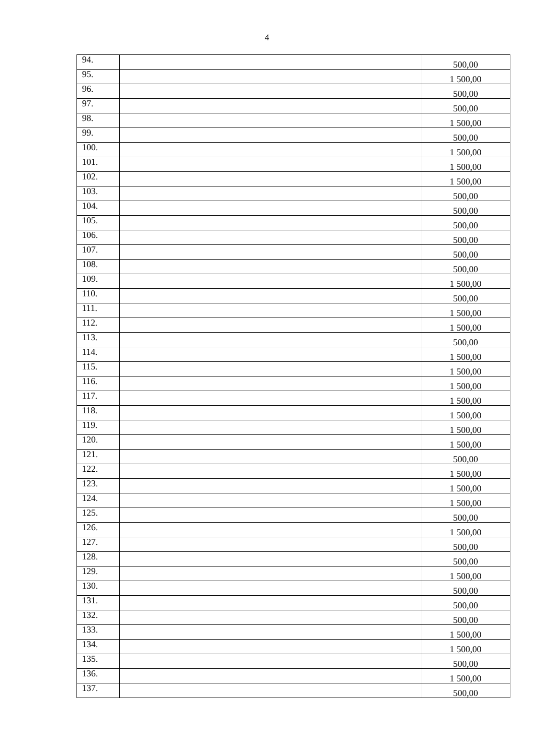4
| 94. | | 500,00 |
| 95. | | 1 500,00 |
| 96. | | 500,00 |
| 97. | | 500,00 |
| 98. | | 1 500,00 |
| 99. | | 500,00 |
| 100. | | 1 500,00 |
| 101. | | 1 500,00 |
| 102. | | 1 500,00 |
| 103. | | 500,00 |
| 104. | | 500,00 |
| 105. | | 500,00 |
| 106. | | 500,00 |
| 107. | | 500,00 |
| 108. | | 500,00 |
| 109. | | 1 500,00 |
| 110. | | 500,00 |
| 111. | | 1 500,00 |
| 112. | | 1 500,00 |
| 113. | | 500,00 |
| 114. | | 1 500,00 |
| 115. | | 1 500,00 |
| 116. | | 1 500,00 |
| 117. | | 1 500,00 |
| 118. | | 1 500,00 |
| 119. | | 1 500,00 |
| 120. | | 1 500,00 |
| 121. | | 500,00 |
| 122. | | 1 500,00 |
| 123. | | 1 500,00 |
| 124. | | 1 500,00 |
| 125. | | 500,00 |
| 126. | | 1 500,00 |
| 127. | | 500,00 |
| 128. | | 500,00 |
| 129. | | 1 500,00 |
| 130. | | 500,00 |
| 131. | | 500,00 |
| 132. | | 500,00 |
| 133. | | 1 500,00 |
| 134. | | 1 500,00 |
| 135. | | 500,00 |
| 136. | | 1 500,00 |
| 137. | | 500,00 |